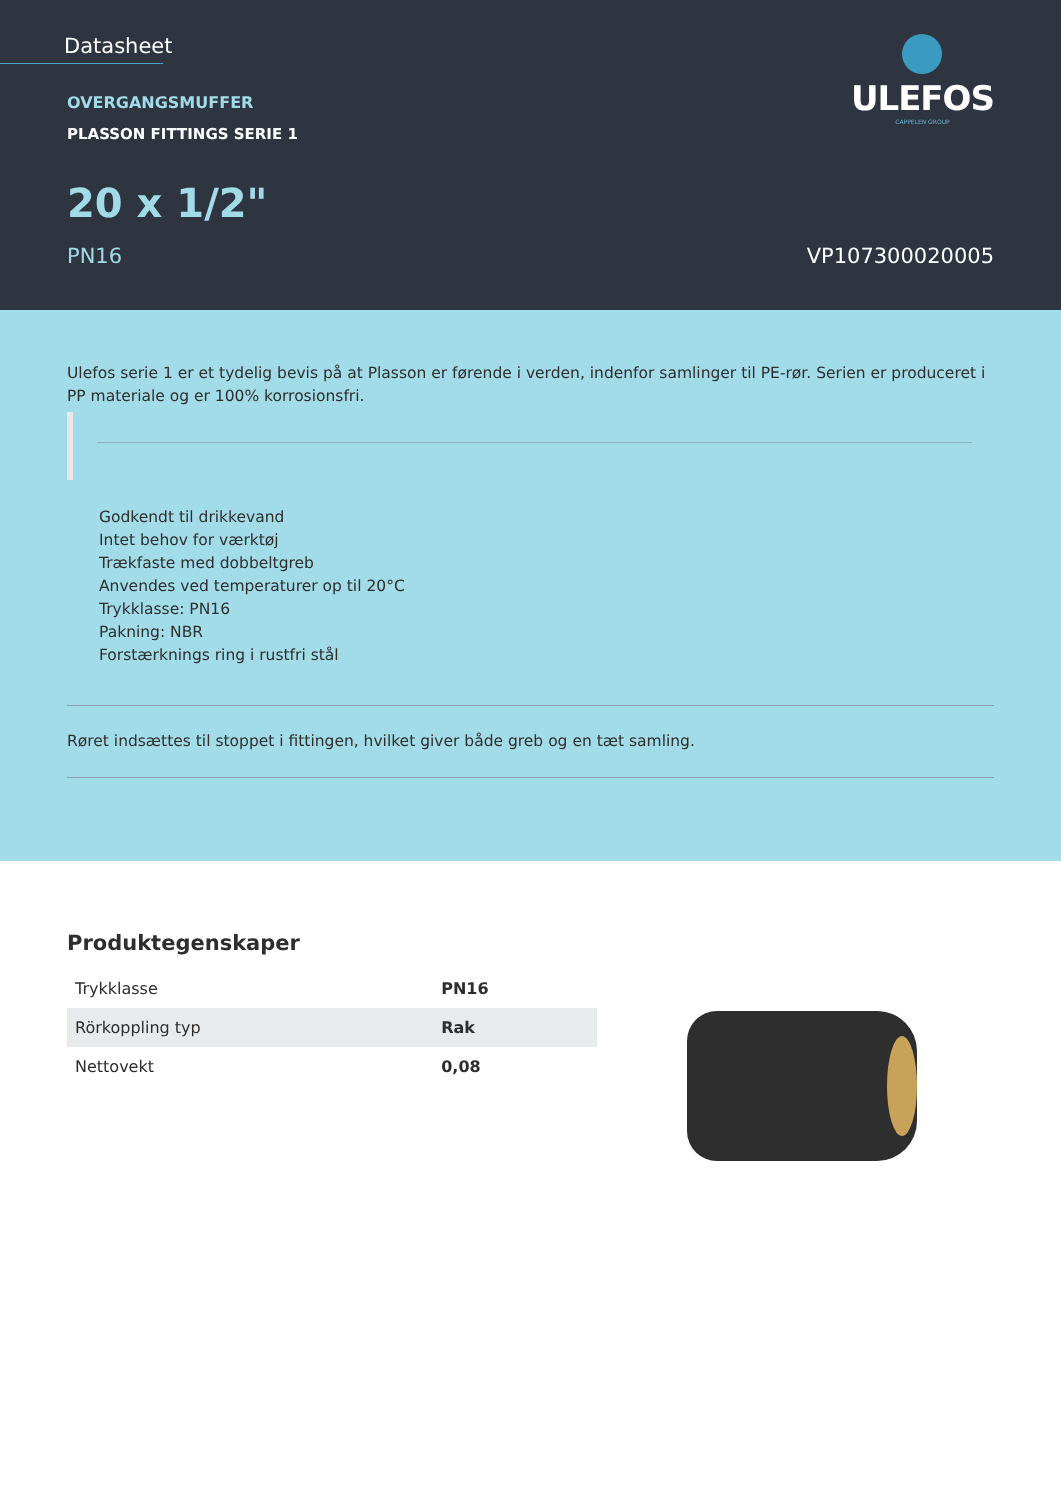Datasheet
ULEFOS
CAPPELEN GROUP
OVERGANGSMUFFER
PLASSON FITTINGS SERIE 1
20 x 1/2"
PN16 VP107300020005
Ulefos serie 1 er et tydelig bevis på at Plasson er førende i verden, indenfor samlinger til PE-rør. Serien er produceret i PP materiale og er 100% korrosionsfri.
Godkendt til drikkevand
Intet behov for værktøj
Trækfaste med dobbeltgreb
Anvendes ved temperaturer op til 20°C
Trykklasse: PN16
Pakning: NBR
Forstærknings ring i rustfri stål
Røret indsættes til stoppet i fittingen, hvilket giver både greb og en tæt samling.
Produktegenskaper
| Trykklasse | PN16 |
| Rörkoppling typ | Rak |
| Nettovekt | 0,08 |